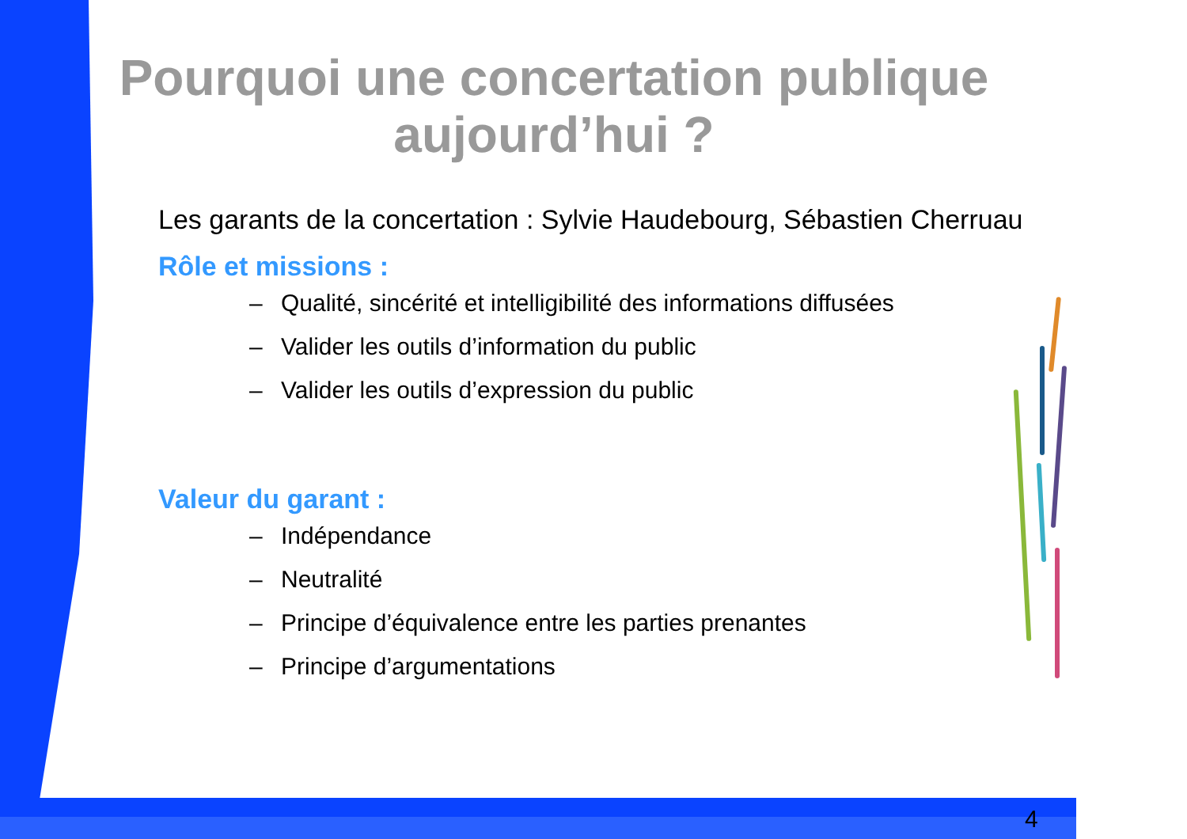Pourquoi une concertation publique aujourd’hui ?
Les garants de la concertation : Sylvie Haudebourg, Sébastien Cherruau
Rôle et missions :
– Qualité, sincérité et intelligibilité des informations diffusées
– Valider les outils d’information du public
– Valider les outils d’expression du public
Valeur du garant :
– Indépendance
– Neutralité
– Principe d’équivalence entre les parties prenantes
– Principe d’argumentations
4